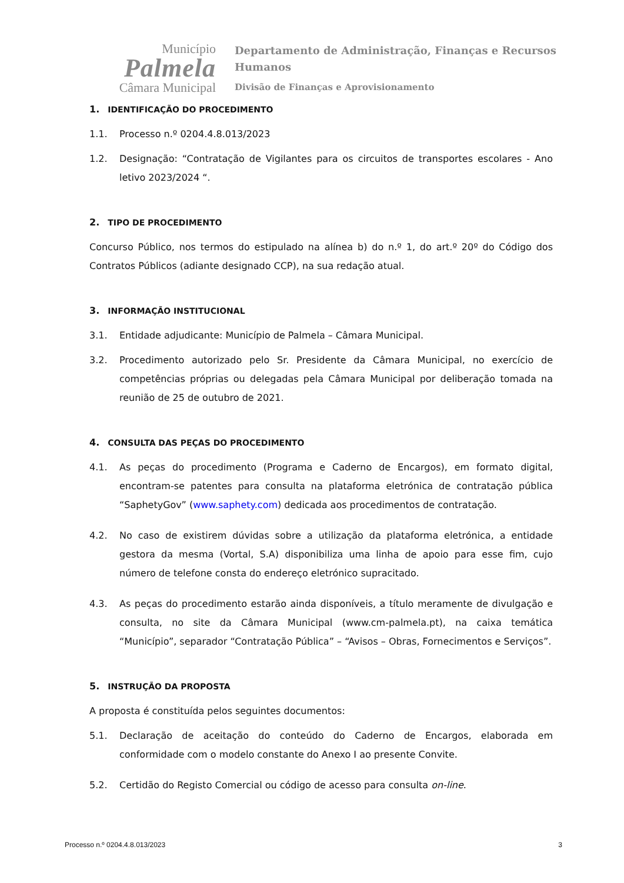Município
Palmela
Câmara Municipal
Departamento de Administração, Finanças e Recursos
Humanos
Divisão de Finanças e Aprovisionamento
1. IDENTIFICAÇÃO DO PROCEDIMENTO
1.1. Processo n.º 0204.4.8.013/2023
1.2. Designação: “Contratação de Vigilantes para os circuitos de transportes escolares - Ano letivo 2023/2024 “.
2. TIPO DE PROCEDIMENTO
Concurso Público, nos termos do estipulado na alínea b) do n.º 1, do art.º 20º do Código dos Contratos Públicos (adiante designado CCP), na sua redação atual.
3. INFORMAÇÃO INSTITUCIONAL
3.1. Entidade adjudicante: Município de Palmela – Câmara Municipal.
3.2. Procedimento autorizado pelo Sr. Presidente da Câmara Municipal, no exercício de competências próprias ou delegadas pela Câmara Municipal por deliberação tomada na reunião de 25 de outubro de 2021.
4. CONSULTA DAS PEÇAS DO PROCEDIMENTO
4.1. As peças do procedimento (Programa e Caderno de Encargos), em formato digital, encontram-se patentes para consulta na plataforma eletrónica de contratação pública “SaphetyGov” (www.saphety.com) dedicada aos procedimentos de contratação.
4.2. No caso de existirem dúvidas sobre a utilização da plataforma eletrónica, a entidade gestora da mesma (Vortal, S.A) disponibiliza uma linha de apoio para esse fim, cujo número de telefone consta do endereço eletrónico supracitado.
4.3. As peças do procedimento estarão ainda disponíveis, a título meramente de divulgação e consulta, no site da Câmara Municipal (www.cm-palmela.pt), na caixa temática “Município”, separador “Contratação Pública” – “Avisos – Obras, Fornecimentos e Serviços”.
5. INSTRUÇÃO DA PROPOSTA
A proposta é constituída pelos seguintes documentos:
5.1. Declaração de aceitação do conteúdo do Caderno de Encargos, elaborada em conformidade com o modelo constante do Anexo I ao presente Convite.
5.2. Certidão do Registo Comercial ou código de acesso para consulta on-line.
Processo n.º 0204.4.8.013/2023 3